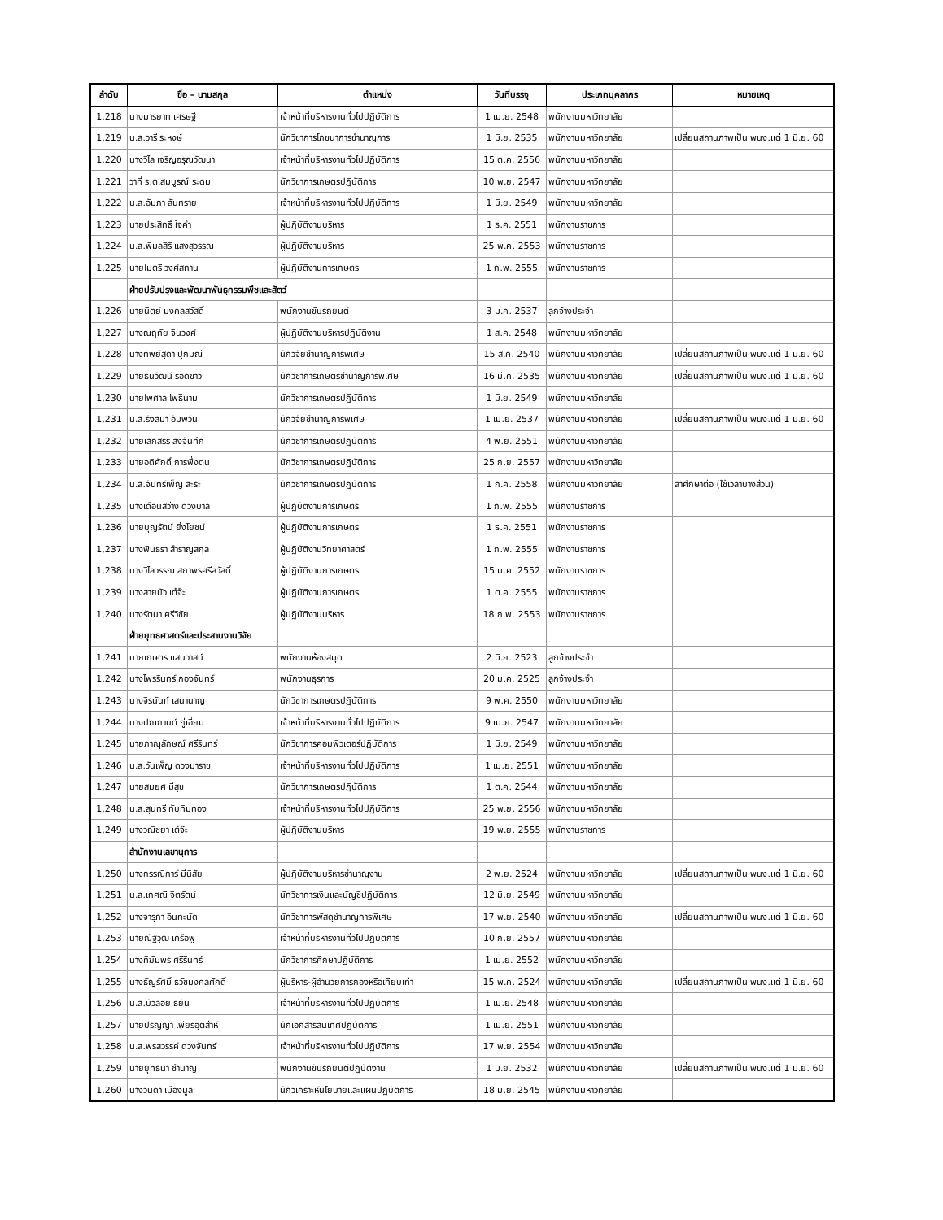| ลำดับ | ชื่อ – นามสกุล | ตำแหน่ง | วันที่บรรจุ | ประเภทบุคลากร | หมายเหตุ |
| --- | --- | --- | --- | --- | --- |
| 1,218 | นางมารยาท เศรษฐี | เจ้าหน้าที่บริหารงานทั่วไปปฏิบัติการ | 1 เม.ย. 2548 | พนักงานมหาวิทยาลัย | |
| 1,219 | น.ส.วารี ระหงษ์ | นักวิชาการโภชนาการชำนาญการ | 1 มิ.ย. 2535 | พนักงานมหาวิทยาลัย | เปลี่ยนสถานภาพเป็น พนง.แต่ 1 มิ.ย. 60 |
| 1,220 | นางวิไล เจริญอรุณวัฒนา | เจ้าหน้าที่บริหารงานทั่วไปปฏิบัติการ | 15 ต.ค. 2556 | พนักงานมหาวิทยาลัย | |
| 1,221 | ว่าที่ ร.ต.สมบูรณ์ ระดม | นักวิชาการเกษตรปฏิบัติการ | 10 พ.ย. 2547 | พนักงานมหาวิทยาลัย | |
| 1,222 | น.ส.อัมภา สันทราย | เจ้าหน้าที่บริหารงานทั่วไปปฏิบัติการ | 1 มิ.ย. 2549 | พนักงานมหาวิทยาลัย | |
| 1,223 | นายประสิทธิ์ ใจคำ | ผู้ปฏิบัติงานบริหาร | 1 ธ.ค. 2551 | พนักงานราชการ | |
| 1,224 | น.ส.พิมลสิริ แสงสุวรรณ | ผู้ปฏิบัติงานบริหาร | 25 พ.ค. 2553 | พนักงานราชการ | |
| 1,225 | นายไมตรี วงศ์สถาน | ผู้ปฏิบัติงานการเกษตร | 1 ก.พ. 2555 | พนักงานราชการ | |
| | ฝ่ายปรับปรุงและพัฒนาพันธุกรรมพืชและสัตว์ | | | | |
| 1,226 | นายนิตย์ มงคลสวัสดิ์ | พนักงานขับรถยนต์ | 3 ม.ค. 2537 | ลูกจ้างประจำ | |
| 1,227 | นางณฤทัย จินวงศ์ | ผู้ปฏิบัติงานบริหารปฏิบัติงาน | 1 ส.ค. 2548 | พนักงานมหาวิทยาลัย | |
| 1,228 | นางทิพย์สุดา ปุกมณี | นักวิจัยชำนาญการพิเศษ | 15 ส.ค. 2540 | พนักงานมหาวิทยาลัย | เปลี่ยนสถานภาพเป็น พนง.แต่ 1 มิ.ย. 60 |
| 1,229 | นายธนวัฒน์ รอดขาว | นักวิชาการเกษตรชำนาญการพิเศษ | 16 มี.ค. 2535 | พนักงานมหาวิทยาลัย | เปลี่ยนสถานภาพเป็น พนง.แต่ 1 มิ.ย. 60 |
| 1,230 | นายไพศาล โพธินาม | นักวิชาการเกษตรปฏิบัติการ | 1 มิ.ย. 2549 | พนักงานมหาวิทยาลัย | |
| 1,231 | น.ส.รังสิมา อัมพวัน | นักวิจัยชำนาญการพิเศษ | 1 เม.ย. 2537 | พนักงานมหาวิทยาลัย | เปลี่ยนสถานภาพเป็น พนง.แต่ 1 มิ.ย. 60 |
| 1,232 | นายเสกสรร สงจันทึก | นักวิชาการเกษตรปฏิบัติการ | 4 พ.ย. 2551 | พนักงานมหาวิทยาลัย | |
| 1,233 | นายอดิศักดิ์ การพึ่งตน | นักวิชาการเกษตรปฏิบัติการ | 25 ก.ย. 2557 | พนักงานมหาวิทยาลัย | |
| 1,234 | น.ส.จันทร์เพ็ญ สะระ | นักวิชาการเกษตรปฏิบัติการ | 1 ก.ค. 2558 | พนักงานมหาวิทยาลัย | ลาศึกษาต่อ (ใช้เวลาบางส่วน) |
| 1,235 | นางเดือนสว่าง ดวงบาล | ผู้ปฏิบัติงานการเกษตร | 1 ก.พ. 2555 | พนักงานราชการ | |
| 1,236 | นายบุญรัตน์ ยิ่งโยชน์ | ผู้ปฏิบัติงานการเกษตร | 1 ธ.ค. 2551 | พนักงานราชการ | |
| 1,237 | นางพินธรา สำราญสกุล | ผู้ปฏิบัติงานวิทยาศาสตร์ | 1 ก.พ. 2555 | พนักงานราชการ | |
| 1,238 | นางวิไลวรรณ สถาพรศรีสวัสดิ์ | ผู้ปฏิบัติงานการเกษตร | 15 ม.ค. 2552 | พนักงานราชการ | |
| 1,239 | นางสายบัว เต๋จ๊ะ | ผู้ปฏิบัติงานการเกษตร | 1 ต.ค. 2555 | พนักงานราชการ | |
| 1,240 | นางรัตนา ศรีวิชัย | ผู้ปฏิบัติงานบริหาร | 18 ก.พ. 2553 | พนักงานราชการ | |
| | ฝ่ายยุทธศาสตร์และประสานงานวิจัย | | | | |
| 1,241 | นายเกษตร แสนวาสน์ | พนักงานห้องสมุด | 2 มิ.ย. 2523 | ลูกจ้างประจำ | |
| 1,242 | นางไพรรินทร์ กองจันทร์ | พนักงานธุรการ | 20 ม.ค. 2525 | ลูกจ้างประจำ | |
| 1,243 | นางจิรนันท์ เสนานาญ | นักวิชาการเกษตรปฏิบัติการ | 9 พ.ค. 2550 | พนักงานมหาวิทยาลัย | |
| 1,244 | นางปณกานต์ ภู่เอี่ยม | เจ้าหน้าที่บริหารงานทั่วไปปฏิบัติการ | 9 เม.ย. 2547 | พนักงานมหาวิทยาลัย | |
| 1,245 | นายภาณุลักษณ์ ศรีรินทร์ | นักวิชาการคอมพิวเตอร์ปฏิบัติการ | 1 มิ.ย. 2549 | พนักงานมหาวิทยาลัย | |
| 1,246 | น.ส.วันเพ็ญ ดวงมาราช | เจ้าหน้าที่บริหารงานทั่วไปปฏิบัติการ | 1 เม.ย. 2551 | พนักงานมหาวิทยาลัย | |
| 1,247 | นายสมยศ มีสุข | นักวิชาการเกษตรปฏิบัติการ | 1 ต.ค. 2544 | พนักงานมหาวิทยาลัย | |
| 1,248 | น.ส.สุนทรี ทับทิมทอง | เจ้าหน้าที่บริหารงานทั่วไปปฏิบัติการ | 25 พ.ย. 2556 | พนักงานมหาวิทยาลัย | |
| 1,249 | นางวณิชยา เต๋จ๊ะ | ผู้ปฏิบัติงานบริหาร | 19 พ.ย. 2555 | พนักงานราชการ | |
| | สำนักงานเลขานุการ | | | | |
| 1,250 | นางกรรณิการ์ มีนิสัย | ผู้ปฏิบัติงานบริหารชำนาญงาน | 2 พ.ย. 2524 | พนักงานมหาวิทยาลัย | เปลี่ยนสถานภาพเป็น พนง.แต่ 1 มิ.ย. 60 |
| 1,251 | น.ส.เกศณี จิตรัตน์ | นักวิชาการเงินและบัญชีปฏิบัติการ | 12 มิ.ย. 2549 | พนักงานมหาวิทยาลัย | |
| 1,252 | นางจารุภา อินทะนัด | นักวิชาการพัสดุชำนาญการพิเศษ | 17 พ.ย. 2540 | พนักงานมหาวิทยาลัย | เปลี่ยนสถานภาพเป็น พนง.แต่ 1 มิ.ย. 60 |
| 1,253 | นายณัฐวุฒิ เครือฟู | เจ้าหน้าที่บริหารงานทั่วไปปฏิบัติการ | 10 ก.ย. 2557 | พนักงานมหาวิทยาลัย | |
| 1,254 | นางทิฆัมพร ศรีรินทร์ | นักวิชาการศึกษาปฏิบัติการ | 1 เม.ย. 2552 | พนักงานมหาวิทยาลัย | |
| 1,255 | นางธัญรัศมิ์ ธวัชมงคลศักดิ์ | ผู้บริหาร-ผู้อำนวยการกองหรือเทียบเท่า | 15 พ.ค. 2524 | พนักงานมหาวิทยาลัย | เปลี่ยนสถานภาพเป็น พนง.แต่ 1 มิ.ย. 60 |
| 1,256 | น.ส.บัวลอย ธิยัน | เจ้าหน้าที่บริหารงานทั่วไปปฏิบัติการ | 1 เม.ย. 2548 | พนักงานมหาวิทยาลัย | |
| 1,257 | นายปริญญา เพียรอุตส่าห์ | นักเอกสารสนเทศปฏิบัติการ | 1 เม.ย. 2551 | พนักงานมหาวิทยาลัย | |
| 1,258 | น.ส.พรสวรรค์ ดวงจันทร์ | เจ้าหน้าที่บริหารงานทั่วไปปฏิบัติการ | 17 พ.ย. 2554 | พนักงานมหาวิทยาลัย | |
| 1,259 | นายยุทธนา ชำนาญ | พนักงานขับรถยนต์ปฏิบัติงาน | 1 มิ.ย. 2532 | พนักงานมหาวิทยาลัย | เปลี่ยนสถานภาพเป็น พนง.แต่ 1 มิ.ย. 60 |
| 1,260 | นางวนิดา เมืองมูล | นักวิเคราะห์นโยบายและแผนปฏิบัติการ | 18 มิ.ย. 2545 | พนักงานมหาวิทยาลัย | |